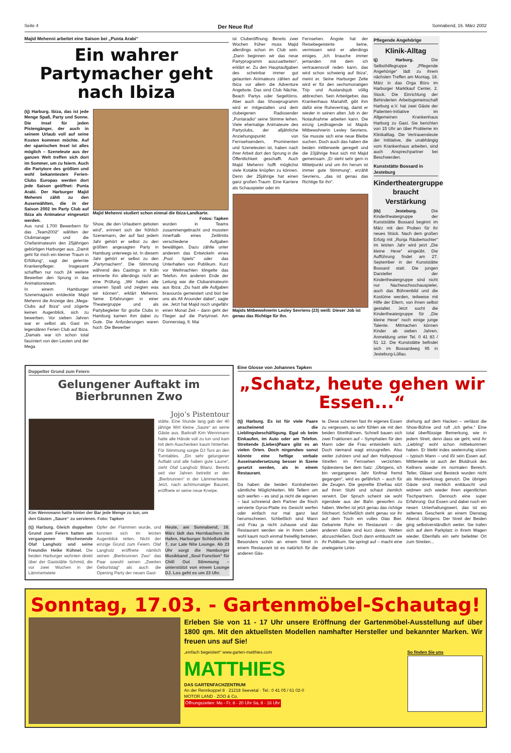Seite 4 Der Neue Ruf Sonnabend, 16. März 2002
Majid Mehenni arbeitet eine Saison bei „Punta Arabi“
Ein wahrer Partymacher geht nach Ibiza
(tj) Harburg. Ibiza, das ist jede Menge Spaß, Party und Sonne. Die Insel für jeden Pistengänger, der auch in seinem Urlaub voll auf seine Kosten kommen möchte. Auf der spanischen Insel ist alles möglich – Szeneleute aus der ganzen Welt treffen sich dort im Sommer, um zu feiern. Auch die Partytore des größten und wohl bekanntesten Ferien-Clubs Europas werden dort jede Saison geöffnet: Punta Arabi. Der Harburger Majid Mehenni zählt zu den Auserwählten, die in der Saison 2002 im Party Club auf Ibiza als Animateur eingesetzt werden.
Aus rund 1.700 Bewerbern für das „Team2002“ wählten der Clubmanager und die Chefanimateurin den 25jährigen gebürtigen Harburger aus. „Damit geht für mich ein kleiner Traum in Erfüllung“, sagt der gelernte Krankenpfleger. Insgesamt schafften nur noch 24 weitere Bewerber den Sprung in das Animationsteam.
In einem Hamburger Szenemagazin entdeckte Majid Mehenni die Anzeige des „Mega-Clubs auf Ibiza“ und zögerte keinen Augenblick, sich zu bewerben. Vor sieben Jahren war er selbst als Gast im legendären Ferien Club auf Ibiza. „Damals war ich schon total fasziniert von den Leuten und der Mega
Majid Mehenni studiert schon einmal die Ibiza-Landkarte.
Fotos: Tapken
Show, die den Urlaubern geboten wird“, erinnert sich der fröhlich Szenemann, der auf fast jedem Jahr gehört er selbst zu den größten angesagten Party in Hamburg unterwegs ist. In diesem Jahr gehört er selbst zu den „Partymachern“. Die Stimmung während des Castings in Köln erinnerte ihn allerdings nicht an eine Prüfung. „Wir hatten alle unseren Spaß und zeigten was wir können“, erklärt Mehenni. Seine Erfahrungen in einer Theatergruppe und als Partybegleiter für große Clubs in Hamburg kamen ihm dabei zu Gute. Die Anforderungen waren hoch: Die Bewerber
wurden in Teams zusammengebracht und mussten innerhalb eines Zeitlimits verschiedene Aufgaben bewältigen. Dazu zählte unter anderem das Entwickeln eines „Pool Spiels“ oder das Unterhalten von Publikum. Kurz vor Weihnachten klingelte das Telefon. Am anderen Ende der Leitung war die Clubanimateurin aus Ibiza: „Du hast alle Aufgaben bravourös gemeistert und bist bei uns als All Arounder dabei“, sagte sie. Jetzt hat Majid noch ungefähr einen Monat Zeit – dann geht der Flieger auf die Partyinsel. Am Donnerstag, 9. Mai
ist Cluberöffnung. Bereits zwei Wochen früher muss Majid allerdings schon im Club sein. „Dann beginnen wir das neue Partyprogramm auszuarbeiten“, erklärt er. Zu den Hauptaufgaben des scheinbar immer gut gelaunten Animateurs zählen auf Ibiza vor allem die Adventure Angebote. Das sind Club Nächte, Beach Partys oder Segeltörns. Aber auch das Showprogramm wird er mitgestalten und dem clubeigenen Radiosender „Puntaradio“ seine Stimme leihen. Viele ehemalige Animateure des Partyclubs, der alljährliche Anziehungspunkt von Fernsehsendern, Prominenten und Szeneleuten ist, haben nach ihrer Arbeit dort den Sprung in die Öffentlichkeit geschafft. Auch Majid Mehenni hofft möglichst viele Kotakte knüpfen zu können. Denn der 25jährige hat einen ganz großen Traum: Eine Karriere als Schauspieler oder im
Fernsehen. Ängste hat der Reisebegeisterte keine, vermissen wird er allerdings einiges. „Ich brauche immer jemanden mit dem ich vertrauensvoll reden kann, das wird schon schwierig auf Ibiza“, meint er. Seine Harburger Zelte wird er für den sechsmonatigen Trip und Auslandsjob völlig abbrechen. Sein Arbeitgeber, das Krankenhaus Mariahilf, gibt ihm dafür eine Ruhevertrag, damit er wieder in seinen alten Job in der Notaufnahme arbeiten kann. Die einzig Leidtragende ist Majids Mitbewohnerin Lesley Sevriens. Sie musste sich eine neue Bleibe suchen. Doch auch das haben die beiden mittlerweile geregelt und die 23jährige freut sich mit Majid gemeinsam: „Er steht sehr gern in Mittelpunkt und um ihn herum ist immer gute Stimmung“, erzählt Sevriens, „das ist genau das Richtige für ihn“.
Majids Mitbewohnerin Lesley Sevriens (23) weiß: Dieser Job ist genau das Richtige für ihn.
Pflegende Angehörige
Klinik-Alltag
tj) Harburg. Die Selbsthilfegruppe „Pflegende Angehörige“ lädt zu ihrem nächsten Treffen am Montag, 18. März in das Orga Büro im Harburger Marktkauf Center, 2. Stock. Die Einrichtung der Behinderten Arbeitsgemeinschaft Harburg e.V. hat zwei Gäste der Patienten-Initiative im Allgemeinen Krankenhaus Harburg zu Gast. Sie berichten von 15 Uhr an über Probleme im Klinikalltag. Die Vertrauensleute der Intitiative, die unabhängig vom Krankenhaus arbeiten, sind auch Ansprechpartner bei Beschwerden.
Kunststätte Bossard in Jesteburg
Kindertheatergruppe braucht Verstärkung
(tb) Jesteburg. Die Kindertheatergruppe der Kunststätte Bossard beginnt im März mit den Proben für ihr neues Stück. Nach dem großen Erfolg mit „Ronja Räubertochter“ im letzten Jahr wird jetzt „Die kleine Hexe“ eingeübt. Die Aufführung findet am 27. September in der Kunststätte Bossard statt. Die jungen Darsteller der Kindertheatergruppe sind nicht nur Nachwuchsschauspieler, auch das Bühnenbild und die Kostüme werden, teilweise mit Hilfe der Eltern, von ihnen selbst gestaltet. Jetzt sucht die Kindertheatergruppe für „Die kleine Hexe“ noch einige junge Talente. Mitmachen können Kinder ab sieben Jahren. Anmeldung unter Tel. 0 41 83 / 51 12. Die Kunststätte befindet sich im Bossardweg 95 in Jesteburg-Lüllau.
Doppelter Grund zum Feiern
Gelungener Auftakt im Bierbrunnen Zwo
Jojo’s Pistentour
Kim Wennmann hatte hinter der Bar jede Menge zu tun, um den Gästen „Saure“ zu servieren. Foto: Tapken
stätte. Eine Stunde lang gab der 40 jährige Wirt kleine „Saure“ an seine Gäste aus. Barkraft Kim Wennmann hatte alle Hände voll zu tun und kam mit dem Auschenken kaum hinterher. Für Stimmung sorgte DJ Toni an den Turntables. „Ein sehr gelungener Auftakt und alle haben gute Laune“, zieht Olaf Langholz Bilanz. Bereits seit vier Jahren betreibt er den „Bierbrunnen“ in der Lämmertwiete. Jetzt, nach achtmonatiger Bauzeit, eröffnete er seine neue Kneipe.
(tj) Harburg. Gleich doppelten Grund zum Feiern hatten am vergangenen Wochenende Olaf Langholz und seine Freundin Heike Kühnel. Die beiden Harburger wohnten direkt über der Gaststätte Schmid, die vor zwei Wochen in der Lämmertwiete
Opfer der Flammen wurde, und konnten sich im letzten Augenblick retten. Nicht der einzige Grund zum Feiern. Olaf Langholz eröffnete nämlich seinen „Bierbrunnen Zwo“ das Paar sowohl seinen „Zweiten Geburtstag“ als auch die Opening Party der neuen Gast-
Heute, am Sonnabend, 16. März lädt das Hornbachers im Hafen, Harburger Schloßstraße 7, zur Late Nite Lounge. Ab 23 Uhr sorgt die Hamburger Musikband „Soul Function“ für Chill Out Stimmung – unterstützt von einem Lounge DJ. Los geht es um 23 Uhr.
Eine Glosse von Johannes Tapken
„Schatz, heute gehen wir Essen...“
(tj) Harburg. Es ist für viele Paare anscheinend die Lieblingsbeschäftigung. Egal ob beim Einkaufen, im Auto oder am Telefon. Streitende (Liebes)Paare gibt es an vielen Orten. Doch nirgendwo sonst könnte eine heftige verbale Auseinandersetzung besser in Szene gesetzt werden, als in einem Restaurant.
Da haben die beiden Kontrahenten sämtliche Möglichkeiten. Mit Tellern um sich werfen – es sind ja nicht die eigenen – laut schreiend dem Partner die frisch servierte Gyros-Platte ins Gesicht werfen oder einfach nur mal ganz laut herumschreien. Schließlich sind Mann und Frau ja nicht zuhause und das Restaurant werden sie in ihrem Leben wohl kaum noch einmal freiwillig betreten. Besonders schön an einem Streit in einem Restaurant ist es natürlich für die anderen Gäs-
te. Diese scheinen fast ihr eigenes Essen zu vergessen, so sehr fühlen sie mit den beiden Streithähnen. Schnell bauen sich zwei Fraktionen auf – Symphatien für den Mann oder die Frau entwickeln sich. Doch niemand wagt einzugreifen. Also weiter zuhören und auf den Hollywpood Streifen im Fernsehen verzichten. Spätestens bei dem Satz: „Übrigens, ich bin vergangenes Jahr fünfmal fremd gegangen“, wird es gefährlich – auch für die Zeugen. Die geprellte Ehefrau sitzt auf ihren Stuhl und schaut ziemlich verwirrt. Der Spruch scheint sie wohl irgendwie aus der Bahn geworfen zu haben. Werfen ist jetzt genau das richtige Stichwort. Schließlich steht genau vor ihr auf dem Tisch ein volles Glas Bier. Gebannte Ruhe im Restaurant – die anderen Gäste sind kurz davor, Wetten abzuschließen. Doch dann enttäuscht sie ihr Publikum. Sie springt auf – macht eine unelegante Links-
drehung auf dem Hacken – verlässt die Show-Bühne und ruft „Ich gehe.“ Eine total überflüssige Bemerkung, wie in jedem Streit, denn dass sie geht, wird ihr „Liebling“ wohl schon mitbekommen haben. Er bleibt indes seelenruhig sitzen – typisch Mann – und ißt sein Essen auf. Mittlerweile ist auch der Blutdruck des Kellners wieder im normalen Bereich. Teller, Gläser und Besteck wurden nicht als Mordwerkzeug genutzt. Die übrigen Gäste sind merklich enttäuscht und widmen sich wieder ihren eigentlichen Tischpartnern. Dennoch eine super Erfahrung: Gut Essen und dabei noch ein riesen Unterhaltungswert, das ist ein seltenes Geschenk an einem Dienstag Abend. Übrigens: Der Streit der Beiden ging selbstverständlich weiter. Sie trafen sich auf dem Parkplatz in ihrem Wagen wieder. Ebenfalls ein sehr beliebter Ort zum Streiten...
Sonntag, 17.03. - Gartenmöbel-Schautag!
Erleben Sie von 11 - 17 Uhr unsere Eröffnung der Gartenmöbel-Ausstellung auf über 1800 qm. Mit den aktuellsten Modellen namhafter Hersteller und bekannter Marken. Wir freuen uns auf Sie!
„einfach begeistert“ www.garten-matthies.com
MATTHIES
DAS GARTENFACHZENTRUM
An der Rennkoppel 8 · 21218 Seevetal · Tel.: 0 41 05 / 61 02-0
MOTOR LAND · ZOO & Co.
Öffnungszeiten: Mo - Fr, 8 - 20 Uhr Sa, 8 - 16 Uhr
So finden Sie uns